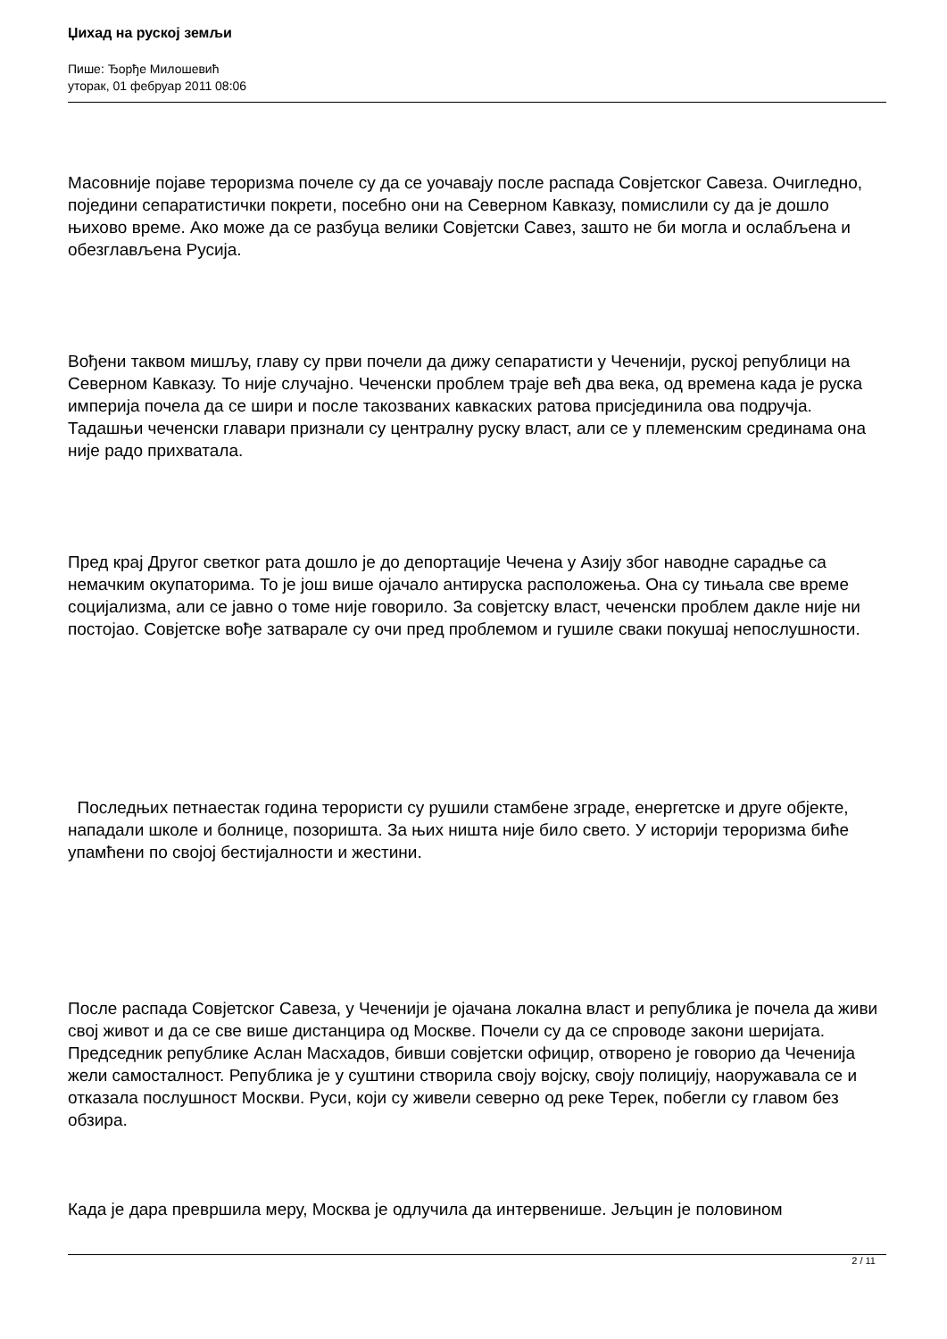Џихад на руској земљи
Пише: Ђорђе Милошевић
уторак, 01 фебруар 2011 08:06
Масовније појаве тероризма почеле су да се уочавају после распада Совјетског Савеза. Очигледно, поједини сепаратистички покрети, посебно они на Северном Кавказу, помислили су да је дошло њихово време. Ако може да се разбуца велики Совјетски Савез, зашто не би могла и ослабљена и обезглављена Русија.
Вођени таквом мишљу, главу су први почели да дижу сепаратисти у Чеченији, руској републици на Северном Кавказу. То није случајно. Чеченски проблем траје већ два века, од времена када је руска империја почела да се шири и после такозваних кавкаских ратова присјединила ова подручја. Тадашњи чеченски главари признали су централну руску власт, али се у племенским срединама она није радо прихватала.
Пред крај Другог светког рата дошло је до депортације Чечена у Азију због наводне сарадње са немачким окупаторима. То је још више ојачало антируска расположења. Она су тињала све време социјализма, али се јавно о томе није говорило. За совјетску власт, чеченски проблем дакле није ни постојао. Совјетске вође затварале су очи пред проблемом и гушиле сваки покушај непослушности.
Последњих петнаестак година терористи су рушили стамбене зграде, енергетске и друге објекте, нападали школе и болнице, позоришта. За њих ништа није било свето. У историји тероризма биће упамћени по својој бестијалности и жестини.
После распада Совјетског Савеза, у Чеченији је ојачана локална власт и република је почела да живи свој живот и да се све више дистанцира од Москве. Почели су да се спроводе закони шеријата. Председник републике Аслан Масхадов, бивши совјетски официр, отворено је говорио да Чеченија жели самосталност. Република је у суштини створила своју војску, своју полицију, наоружавала се и отказала послушност Москви. Руси, који су живели северно од реке Терек, побегли су главом без обзира.
Када је дара превршила меру, Москва је одлучила да интервенише. Јељцин је половином
2 / 11